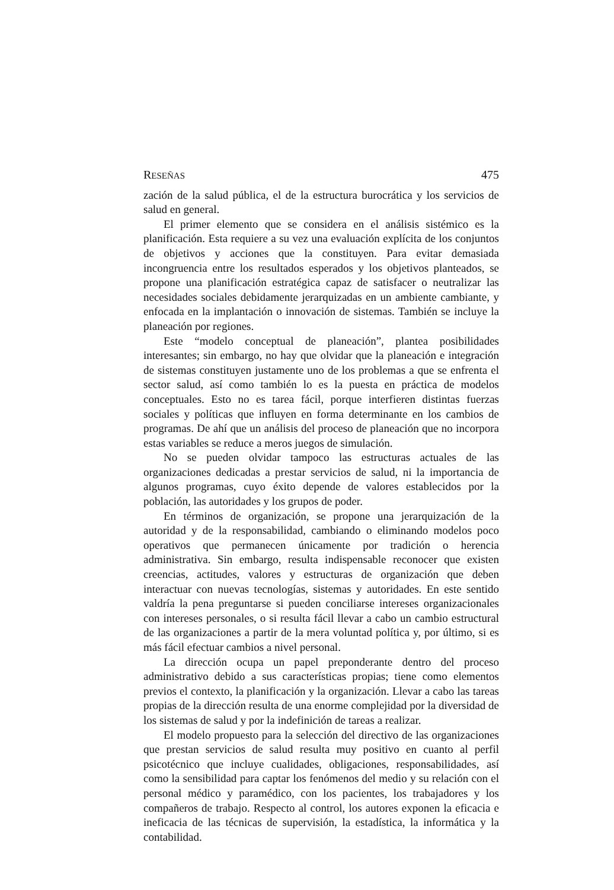RESEÑAS 475
zación de la salud pública, el de la estructura burocrática y los servicios de salud en general.
El primer elemento que se considera en el análisis sistémico es la planificación. Esta requiere a su vez una evaluación explícita de los conjuntos de objetivos y acciones que la constituyen. Para evitar demasiada incongruencia entre los resultados esperados y los objetivos planteados, se propone una planificación estratégica capaz de satisfacer o neutralizar las necesidades sociales debidamente jerarquizadas en un ambiente cambiante, y enfocada en la implantación o innovación de sistemas. También se incluye la planeación por regiones.
Este “modelo conceptual de planeación”, plantea posibilidades interesantes; sin embargo, no hay que olvidar que la planeación e integración de sistemas constituyen justamente uno de los problemas a que se enfrenta el sector salud, así como también lo es la puesta en práctica de modelos conceptuales. Esto no es tarea fácil, porque interfieren distintas fuerzas sociales y políticas que influyen en forma determinante en los cambios de programas. De ahí que un análisis del proceso de planeación que no incorpora estas variables se reduce a meros juegos de simulación.
No se pueden olvidar tampoco las estructuras actuales de las organizaciones dedicadas a prestar servicios de salud, ni la importancia de algunos programas, cuyo éxito depende de valores establecidos por la población, las autoridades y los grupos de poder.
En términos de organización, se propone una jerarquización de la autoridad y de la responsabilidad, cambiando o eliminando modelos poco operativos que permanecen únicamente por tradición o herencia administrativa. Sin embargo, resulta indispensable reconocer que existen creencias, actitudes, valores y estructuras de organización que deben interactuar con nuevas tecnologías, sistemas y autoridades. En este sentido valdría la pena preguntarse si pueden conciliarse intereses organizacionales con intereses personales, o si resulta fácil llevar a cabo un cambio estructural de las organizaciones a partir de la mera voluntad política y, por último, si es más fácil efectuar cambios a nivel personal.
La dirección ocupa un papel preponderante dentro del proceso administrativo debido a sus características propias; tiene como elementos previos el contexto, la planificación y la organización. Llevar a cabo las tareas propias de la dirección resulta de una enorme complejidad por la diversidad de los sistemas de salud y por la indefinición de tareas a realizar.
El modelo propuesto para la selección del directivo de las organizaciones que prestan servicios de salud resulta muy positivo en cuanto al perfil psicotécnico que incluye cualidades, obligaciones, responsabilidades, así como la sensibilidad para captar los fenómenos del medio y su relación con el personal médico y paramédico, con los pacientes, los trabajadores y los compañeros de trabajo. Respecto al control, los autores exponen la eficacia e ineficacia de las técnicas de supervisión, la estadística, la informática y la contabilidad.